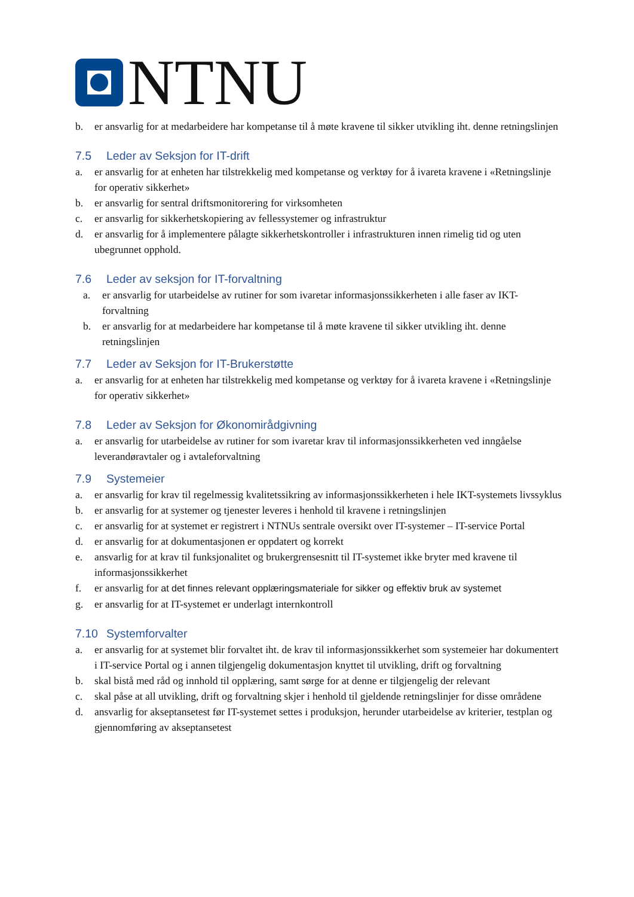NTNU
b. er ansvarlig for at medarbeidere har kompetanse til å møte kravene til sikker utvikling iht. denne retningslinjen
7.5 Leder av Seksjon for IT-drift
a. er ansvarlig for at enheten har tilstrekkelig med kompetanse og verktøy for å ivareta kravene i «Retningslinje for operativ sikkerhet»
b. er ansvarlig for sentral driftsmonitorering for virksomheten
c. er ansvarlig for sikkerhetskopiering av fellessystemer og infrastruktur
d. er ansvarlig for å implementere pålagte sikkerhetskontroller i infrastrukturen innen rimelig tid og uten ubegrunnet opphold.
7.6 Leder av seksjon for IT-forvaltning
a. er ansvarlig for utarbeidelse av rutiner for som ivaretar informasjonssikkerheten i alle faser av IKT-forvaltning
b. er ansvarlig for at medarbeidere har kompetanse til å møte kravene til sikker utvikling iht. denne retningslinjen
7.7 Leder av Seksjon for IT-Brukerstøtte
a. er ansvarlig for at enheten har tilstrekkelig med kompetanse og verktøy for å ivareta kravene i «Retningslinje for operativ sikkerhet»
7.8 Leder av Seksjon for Økonomirådgivning
a. er ansvarlig for utarbeidelse av rutiner for som ivaretar krav til informasjonssikkerheten ved inngåelse leverandøravtaler og i avtaleforvaltning
7.9 Systemeier
a. er ansvarlig for krav til regelmessig kvalitetssikring av informasjonssikkerheten i hele IKT-systemets livssyklus
b. er ansvarlig for at systemer og tjenester leveres i henhold til kravene i retningslinjen
c. er ansvarlig for at systemet er registrert i NTNUs sentrale oversikt over IT-systemer – IT-service Portal
d. er ansvarlig for at dokumentasjonen er oppdatert og korrekt
e. ansvarlig for at krav til funksjonalitet og brukergrensesnitt til IT-systemet ikke bryter med kravene til informasjonssikkerhet
f. er ansvarlig for at det finnes relevant opplæringsmateriale for sikker og effektiv bruk av systemet
g. er ansvarlig for at IT-systemet er underlagt internkontroll
7.10 Systemforvalter
a. er ansvarlig for at systemet blir forvaltet iht. de krav til informasjonssikkerhet som systemeier har dokumentert i IT-service Portal og i annen tilgjengelig dokumentasjon knyttet til utvikling, drift og forvaltning
b. skal bistå med råd og innhold til opplæring, samt sørge for at denne er tilgjengelig der relevant
c. skal påse at all utvikling, drift og forvaltning skjer i henhold til gjeldende retningslinjer for disse områdene
d. ansvarlig for akseptansetest før IT-systemet settes i produksjon, herunder utarbeidelse av kriterier, testplan og gjennomføring av akseptansetest